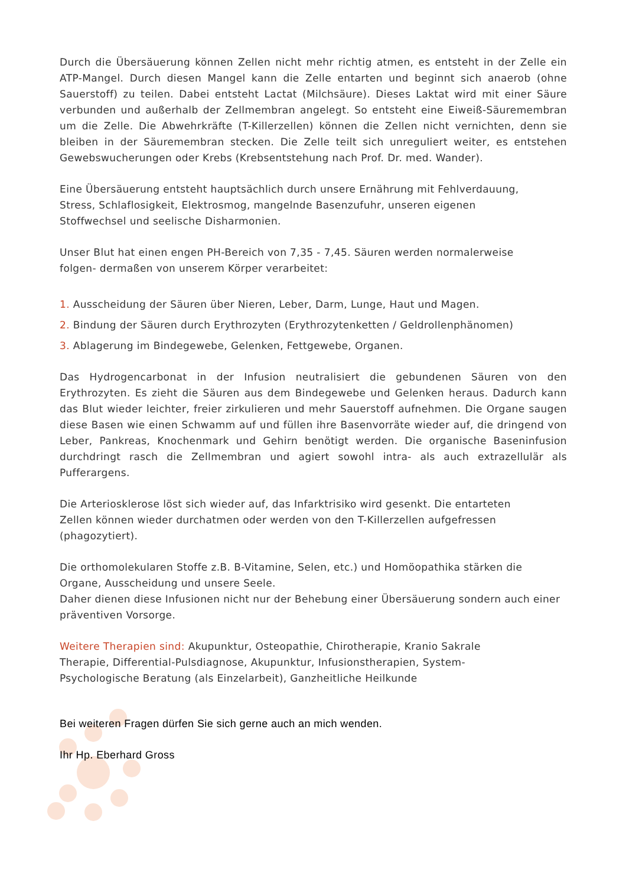Durch die Übersäuerung können Zellen nicht mehr richtig atmen, es entsteht in der Zelle ein ATP-Mangel. Durch diesen Mangel kann die Zelle entarten und beginnt sich anaerob (ohne Sauerstoff) zu teilen. Dabei entsteht Lactat (Milchsäure). Dieses Laktat wird mit einer Säure verbunden und außerhalb der Zellmembran angelegt. So entsteht eine Eiweiß-Säuremembran um die Zelle. Die Abwehrkräfte (T-Killerzellen) können die Zellen nicht vernichten, denn sie bleiben in der Säuremembran stecken. Die Zelle teilt sich unreguliert weiter, es entstehen Gewebswucherungen oder Krebs (Krebsentstehung nach Prof. Dr. med. Wander).
Eine Übersäuerung entsteht hauptsächlich durch unsere Ernährung mit Fehlverdauung,
Stress, Schlaflosigkeit, Elektrosmog, mangelnde Basenzufuhr, unseren eigenen
Stoffwechsel und seelische Disharmonien.
Unser Blut hat einen engen PH-Bereich von 7,35 - 7,45. Säuren werden normalerweise
folgen- dermaßen von unserem Körper verarbeitet:
1. Ausscheidung der Säuren über Nieren, Leber, Darm, Lunge, Haut und Magen.
2. Bindung der Säuren durch Erythrozyten (Erythrozytenketten / Geldrollenphänomen)
3. Ablagerung im Bindegewebe, Gelenken, Fettgewebe, Organen.
Das Hydrogencarbonat in der Infusion neutralisiert die gebundenen Säuren von den Erythrozyten. Es zieht die Säuren aus dem Bindegewebe und Gelenken heraus. Dadurch kann das Blut wieder leichter, freier zirkulieren und mehr Sauerstoff aufnehmen. Die Organe saugen diese Basen wie einen Schwamm auf und füllen ihre Basenvorräte wieder auf, die dringend von Leber, Pankreas, Knochenmark und Gehirn benötigt werden. Die organische Baseninfusion durchdringt rasch die Zellmembran und agiert sowohl intra- als auch extrazellulär als Pufferargens.
Die Arteriosklerose löst sich wieder auf, das Infarktrisiko wird gesenkt. Die entarteten
Zellen können wieder durchatmen oder werden von den T-Killerzellen aufgefressen
(phagozytiert).
Die orthomolekularen Stoffe z.B. B-Vitamine, Selen, etc.) und Homöopathika stärken die
Organe, Ausscheidung und unsere Seele.
Daher dienen diese Infusionen nicht nur der Behebung einer Übersäuerung sondern auch einer präventiven Vorsorge.
Weitere Therapien sind: Akupunktur, Osteopathie, Chirotherapie, Kranio Sakrale Therapie, Differential-Pulsdiagnose, Akupunktur, Infusionstherapien, System-Psychologische Beratung (als Einzelarbeit), Ganzheitliche Heilkunde
Bei weiteren Fragen dürfen Sie sich gerne auch an mich wenden.
Ihr Hp. Eberhard Gross